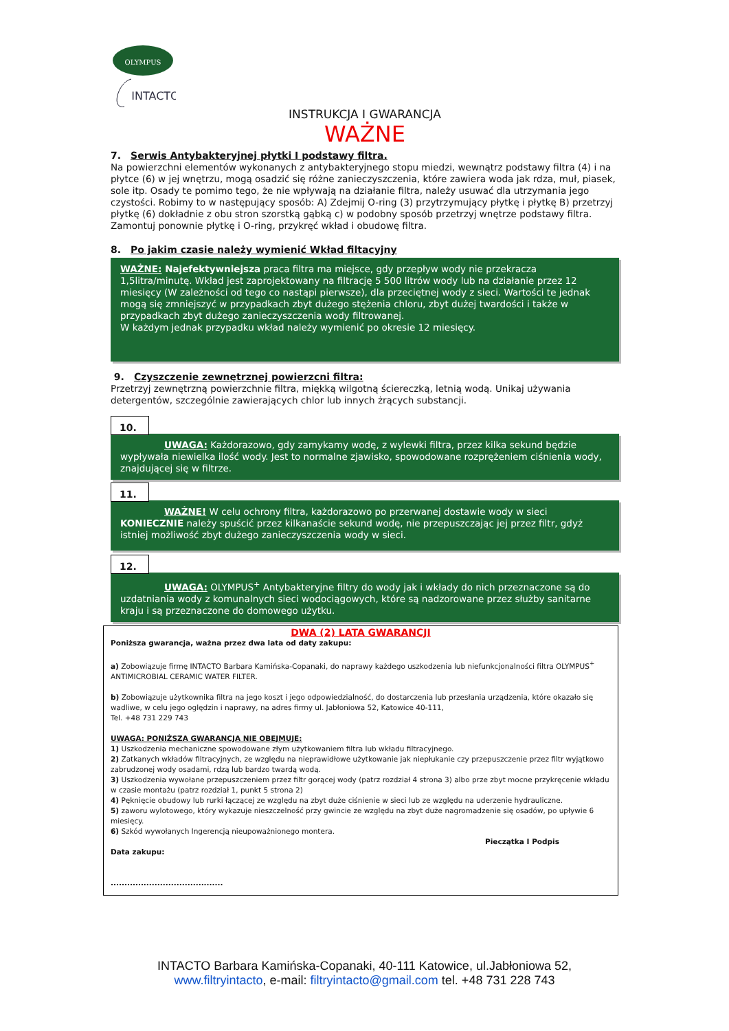OLYMPUS
INTACTO
INSTRUKCJA I GWARANCJA
WAŻNE
7. Serwis Antybakteryjnej płytki I podstawy filtra.
Na powierzchni elementów wykonanych z antybakteryjnego stopu miedzi, wewnątrz podstawy filtra (4) i na płytce (6) w jej wnętrzu, mogą osadzić się różne zanieczyszczenia, które zawiera woda jak rdza, muł, piasek, sole itp. Osady te pomimo tego, że nie wpływają na działanie filtra, należy usuwać dla utrzymania jego czystości. Robimy to w następujący sposób: A) Zdejmij O-ring (3) przytrzymujący płytkę i płytkę B) przetrzyj płytkę (6) dokładnie z obu stron szorstką gąbką c) w podobny sposób przetrzyj wnętrze podstawy filtra. Zamontuj ponownie płytkę i O-ring, przykręć wkład i obudowę filtra.
8. Po jakim czasie należy wymienić Wkład filtacyjny
WAŻNE: Najefektywniejsza praca filtra ma miejsce, gdy przepływ wody nie przekracza 1,5litra/minutę. Wkład jest zaprojektowany na filtrację 5 500 litrów wody lub na działanie przez 12 miesięcy (W zależności od tego co nastąpi pierwsze), dla przeciętnej wody z sieci. Wartości te jednak mogą się zmniejszyć w przypadkach zbyt dużego stężenia chloru, zbyt dużej twardości i także w przypadkach zbyt dużego zanieczyszczenia wody filtrowanej.
W każdym jednak przypadku wkład należy wymienić po okresie 12 miesięcy.
9. Czyszczenie zewnętrznej powierzcni filtra:
Przetrzyj zewnętrzną powierzchnie filtra, miękką wilgotną ściereczką, letnią wodą. Unikaj używania detergentów, szczególnie zawierających chlor lub innych żrących substancji.
10.
UWAGA: Każdorazowo, gdy zamykamy wodę, z wylewki filtra, przez kilka sekund będzie wypływała niewielka ilość wody. Jest to normalne zjawisko, spowodowane rozprężeniem ciśnienia wody, znajdującej się w filtrze.
11.
WAŻNE! W celu ochrony filtra, każdorazowo po przerwanej dostawie wody w sieci KONIECZNIE należy spuścić przez kilkanaście sekund wodę, nie przepuszczając jej przez filtr, gdyż istniej możliwość zbyt dużego zanieczyszczenia wody w sieci.
12.
UWAGA: OLYMPUS<sup>+</sup> Antybakteryjne filtry do wody jak i wkłady do nich przeznaczone są do uzdatniania wody z komunalnych sieci wodociągowych, które są nadzorowane przez służby sanitarne kraju i są przeznaczone do domowego użytku.
DWA (2) LATA GWARANCJI
Poniższa gwarancja, ważna przez dwa lata od daty zakupu:
a) Zobowiązuje firmę INTACTO Barbara Kamińska-Copanaki, do naprawy każdego uszkodzenia lub niefunkcjonalności filtra OLYMPUS<sup>+</sup> ANTIMICROBIAL CERAMIC WATER FILTER.
b) Zobowiązuje użytkownika filtra na jego koszt i jego odpowiedzialność, do dostarczenia lub przesłania urządzenia, które okazało się wadliwe, w celu jego oględzin i naprawy, na adres firmy ul. Jabłoniowa 52, Katowice 40-111,
Tel. +48 731 229 743
UWAGA: PONIŻSZA GWARANCJA NIE OBEJMUJE:
1) Uszkodzenia mechaniczne spowodowane złym użytkowaniem filtra lub wkładu filtracyjnego.
2) Zatkanych wkładów filtracyjnych, ze względu na nieprawidłowe użytkowanie jak niepłukanie czy przepuszczenie przez filtr wyjątkowo zabrudzonej wody osadami, rdzą lub bardzo twardą wodą.
3) Uszkodzenia wywołane przepuszczeniem przez filtr gorącej wody (patrz rozdział 4 strona 3) albo prze zbyt mocne przykręcenie wkładu w czasie montażu (patrz rozdział 1, punkt 5 strona 2)
4) Pęknięcie obudowy lub rurki łączącej ze względu na zbyt duże ciśnienie w sieci lub ze względu na uderzenie hydrauliczne.
5) zaworu wylotowego, który wykazuje nieszczelność przy gwincie ze względu na zbyt duże nagromadzenie się osadów, po upływie 6 miesięcy.
6) Szkód wywołanych Ingerencją nieupoważnionego montera.
Pieczątka I Podpis
Data zakupu:
.........................................
INTACTO Barbara Kamińska-Copanaki, 40-111 Katowice, ul.Jabłoniowa 52,
www.filtryintacto, e-mail: filtryintacto@gmail.com tel. +48 731 228 743